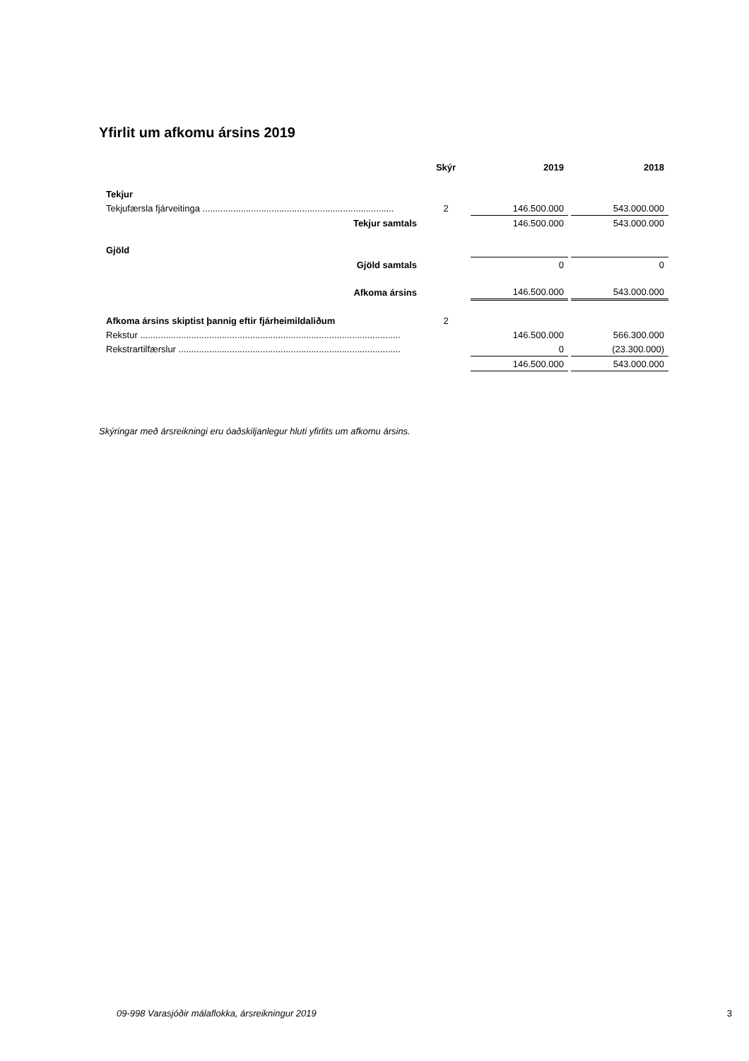Yfirlit um afkomu ársins 2019
| | Skýr | 2019 | 2018 |
| --- | --- | --- | --- |
| Tekjur | | | |
| Tekjufærsla fjárveitinga ........................................................................... | 2 | 146.500.000 | 543.000.000 |
| Tekjur samtals | | 146.500.000 | 543.000.000 |
| Gjöld | | | |
| Gjöld samtals | | 0 | 0 |
| Afkoma ársins | | 146.500.000 | 543.000.000 |
| Afkoma ársins skiptist þannig eftir fjárheimildaliðum | 2 | | |
| Rekstur ...................................................................................................... | | 146.500.000 | 566.300.000 |
| Rekstrartilfærslur ....................................................................................... | | 0 | (23.300.000) |
| | | 146.500.000 | 543.000.000 |
Skýringar með ársreikningi eru óaðskiljanlegur hluti yfirlits um afkomu ársins.
09-998 Varasjóðir málaflokka, ársreikningur 2019 3